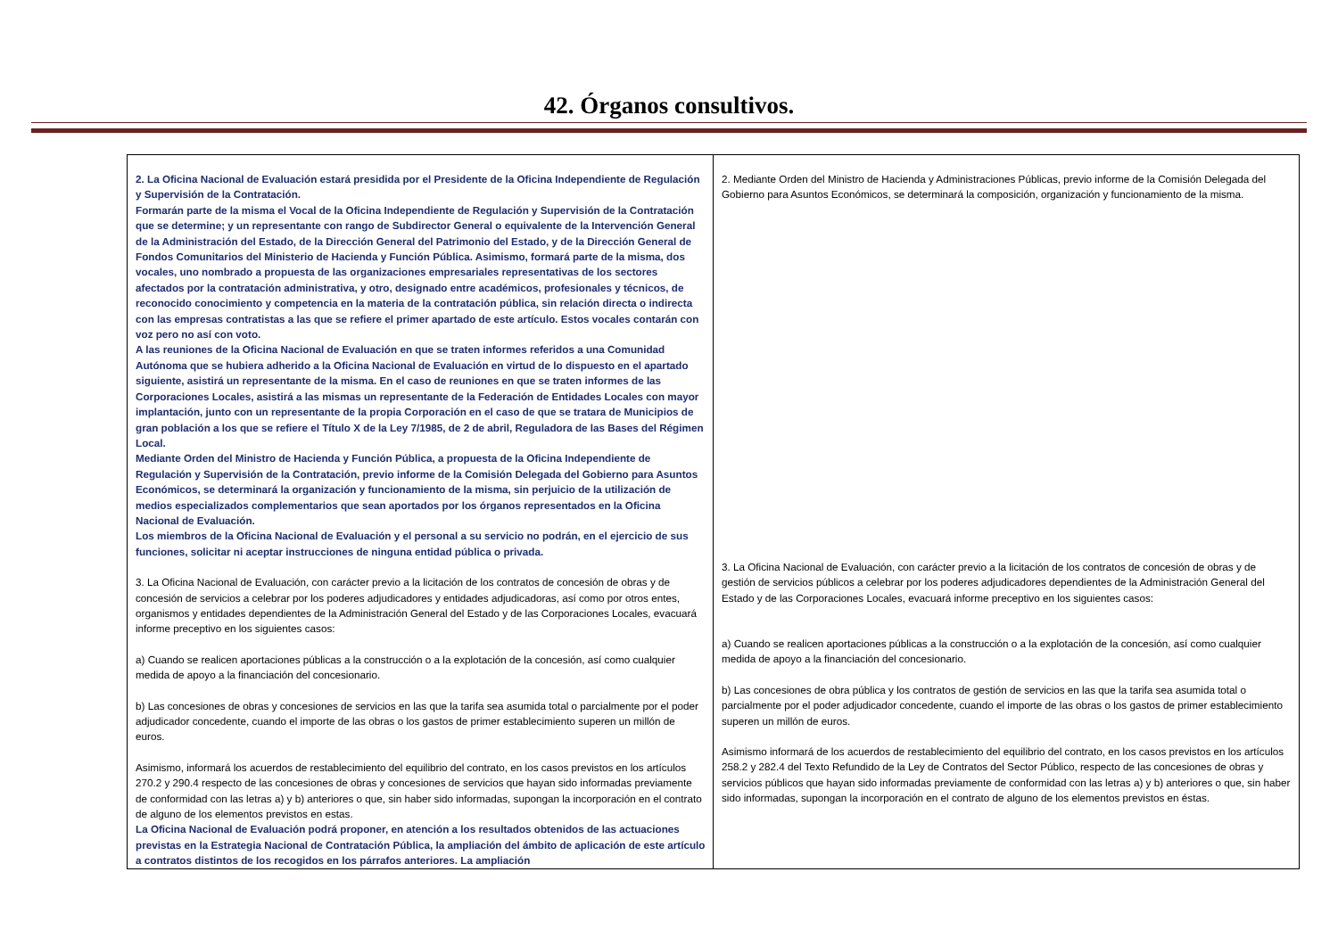42. Órganos consultivos.
| 2. La Oficina Nacional de Evaluación estará presidida por el Presidente de la Oficina Independiente de Regulación y Supervisión de la Contratación. Formarán parte de la misma el Vocal de la Oficina Independiente de Regulación y Supervisión de la Contratación que se determine; y un representante con rango de Subdirector General o equivalente de la Intervención General de la Administración del Estado, de la Dirección General del Patrimonio del Estado, y de la Dirección General de Fondos Comunitarios del Ministerio de Hacienda y Función Pública. Asimismo, formará parte de la misma, dos vocales, uno nombrado a propuesta de las organizaciones empresariales representativas de los sectores afectados por la contratación administrativa, y otro, designado entre académicos, profesionales y técnicos, de reconocido conocimiento y competencia en la materia de la contratación pública, sin relación directa o indirecta con las empresas contratistas a las que se refiere el primer apartado de este artículo. Estos vocales contarán con voz pero no así con voto. A las reuniones de la Oficina Nacional de Evaluación en que se traten informes referidos a una Comunidad Autónoma que se hubiera adherido a la Oficina Nacional de Evaluación en virtud de lo dispuesto en el apartado siguiente, asistirá un representante de la misma. En el caso de reuniones en que se traten informes de las Corporaciones Locales, asistirá a las mismas un representante de la Federación de Entidades Locales con mayor implantación, junto con un representante de la propia Corporación en el caso de que se tratara de Municipios de gran población a los que se refiere el Título X de la Ley 7/1985, de 2 de abril, Reguladora de las Bases del Régimen Local. Mediante Orden del Ministro de Hacienda y Función Pública, a propuesta de la Oficina Independiente de Regulación y Supervisión de la Contratación, previo informe de la Comisión Delegada del Gobierno para Asuntos Económicos, se determinará la organización y funcionamiento de la misma, sin perjuicio de la utilización de medios especializados complementarios que sean aportados por los órganos representados en la Oficina Nacional de Evaluación. Los miembros de la Oficina Nacional de Evaluación y el personal a su servicio no podrán, en el ejercicio de sus funciones, solicitar ni aceptar instrucciones de ninguna entidad pública o privada. 3. La Oficina Nacional de Evaluación, con carácter previo a la licitación de los contratos de concesión de obras y de concesión de servicios a celebrar por los poderes adjudicadores y entidades adjudicadoras, así como por otros entes, organismos y entidades dependientes de la Administración General del Estado y de las Corporaciones Locales, evacuará informe preceptivo en los siguientes casos: a) Cuando se realicen aportaciones públicas a la construcción o a la explotación de la concesión, así como cualquier medida de apoyo a la financiación del concesionario. b) Las concesiones de obras y concesiones de servicios en las que la tarifa sea asumida total o parcialmente por el poder adjudicador concedente, cuando el importe de las obras o los gastos de primer establecimiento superen un millón de euros. Asimismo, informará los acuerdos de restablecimiento del equilibrio del contrato, en los casos previstos en los artículos 270.2 y 290.4 respecto de las concesiones de obras y concesiones de servicios que hayan sido informadas previamente de conformidad con las letras a) y b) anteriores o que, sin haber sido informadas, supongan la incorporación en el contrato de alguno de los elementos previstos en estas. La Oficina Nacional de Evaluación podrá proponer, en atención a los resultados obtenidos de las actuaciones previstas en la Estrategia Nacional de Contratación Pública, la ampliación del ámbito de aplicación de este artículo a contratos distintos de los recogidos en los párrafos anteriores. La ampliación | 2. Mediante Orden del Ministro de Hacienda y Administraciones Públicas, previo informe de la Comisión Delegada del Gobierno para Asuntos Económicos, se determinará la composición, organización y funcionamiento de la misma. 3. La Oficina Nacional de Evaluación, con carácter previo a la licitación de los contratos de concesión de obras y de gestión de servicios públicos a celebrar por los poderes adjudicadores dependientes de la Administración General del Estado y de las Corporaciones Locales, evacuará informe preceptivo en los siguientes casos: a) Cuando se realicen aportaciones públicas a la construcción o a la explotación de la concesión, así como cualquier medida de apoyo a la financiación del concesionario. b) Las concesiones de obra pública y los contratos de gestión de servicios en las que la tarifa sea asumida total o parcialmente por el poder adjudicador concedente, cuando el importe de las obras o los gastos de primer establecimiento superen un millón de euros. Asimismo informará de los acuerdos de restablecimiento del equilibrio del contrato, en los casos previstos en los artículos 258.2 y 282.4 del Texto Refundido de la Ley de Contratos del Sector Público, respecto de las concesiones de obras y servicios públicos que hayan sido informadas previamente de conformidad con las letras a) y b) anteriores o que, sin haber sido informadas, supongan la incorporación en el contrato de alguno de los elementos previstos en éstas. |